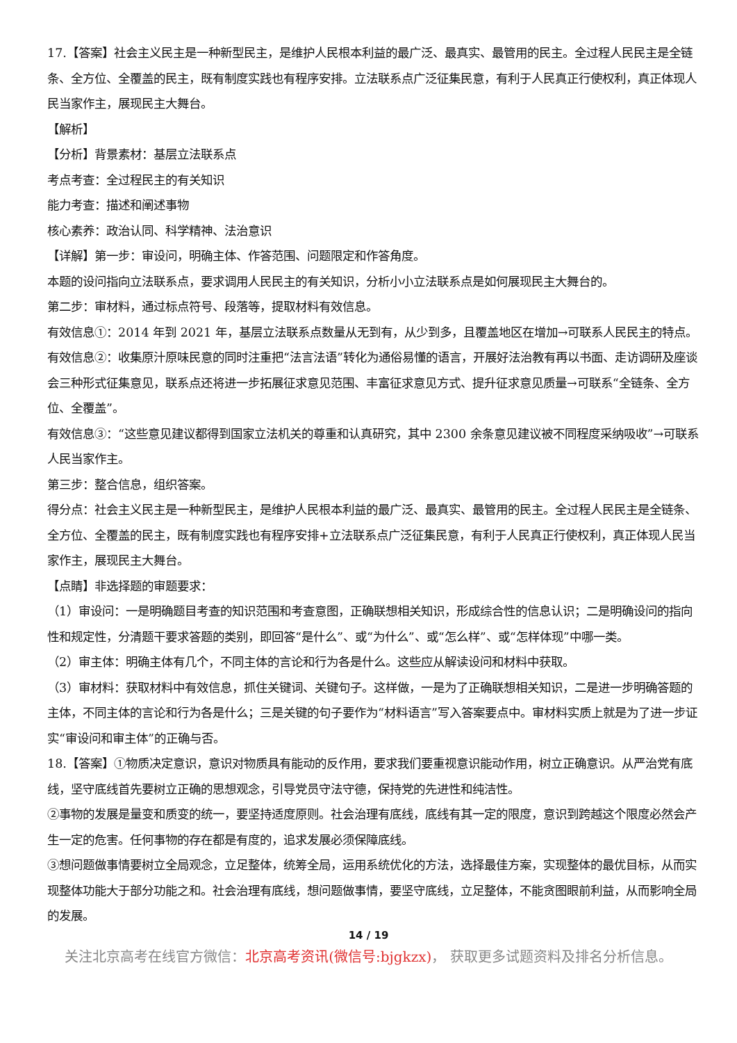17.【答案】社会主义民主是一种新型民主，是维护人民根本利益的最广泛、最真实、最管用的民主。全过程人民民主是全链条、全方位、全覆盖的民主，既有制度实践也有程序安排。立法联系点广泛征集民意，有利于人民真正行使权利，真正体现人民当家作主，展现民主大舞台。
【解析】
【分析】背景素材：基层立法联系点
考点考查：全过程民主的有关知识
能力考查：描述和阐述事物
核心素养：政治认同、科学精神、法治意识
【详解】第一步：审设问，明确主体、作答范围、问题限定和作答角度。
本题的设问指向立法联系点，要求调用人民民主的有关知识，分析小小立法联系点是如何展现民主大舞台的。
第二步：审材料，通过标点符号、段落等，提取材料有效信息。
有效信息①：2014 年到 2021 年，基层立法联系点数量从无到有，从少到多，且覆盖地区在增加→可联系人民民主的特点。
有效信息②：收集原汁原味民意的同时注重把“法言法语”转化为通俗易懂的语言，开展好法治教有再以书面、走访调研及座谈会三种形式征集意见，联系点还将进一步拓展征求意见范围、丰富征求意见方式、提升征求意见质量→可联系“全链条、全方位、全覆盖”。
有效信息③：“这些意见建议都得到国家立法机关的尊重和认真研究，其中 2300 余条意见建议被不同程度采纳吸收”→可联系人民当家作主。
第三步：整合信息，组织答案。
得分点：社会主义民主是一种新型民主，是维护人民根本利益的最广泛、最真实、最管用的民主。全过程人民民主是全链条、全方位、全覆盖的民主，既有制度实践也有程序安排+立法联系点广泛征集民意，有利于人民真正行使权利，真正体现人民当家作主，展现民主大舞台。
【点睛】非选择题的审题要求：
（1）审设问：一是明确题目考查的知识范围和考查意图，正确联想相关知识，形成综合性的信息认识；二是明确设问的指向性和规定性，分清题干要求答题的类别，即回答“是什么”、或“为什么”、或“怎么样”、或“怎样体现”中哪一类。
（2）审主体：明确主体有几个，不同主体的言论和行为各是什么。这些应从解读设问和材料中获取。
（3）审材料：获取材料中有效信息，抓住关键词、关键句子。这样做，一是为了正确联想相关知识，二是进一步明确答题的主体，不同主体的言论和行为各是什么；三是关键的句子要作为“材料语言”写入答案要点中。审材料实质上就是为了进一步证实“审设问和审主体”的正确与否。
18.【答案】①物质决定意识，意识对物质具有能动的反作用，要求我们要重视意识能动作用，树立正确意识。从严治党有底线，坚守底线首先要树立正确的思想观念，引导党员守法守德，保持党的先进性和纯洁性。
②事物的发展是量变和质变的统一，要坚持适度原则。社会治理有底线，底线有其一定的限度，意识到跨越这个限度必然会产生一定的危害。任何事物的存在都是有度的，追求发展必须保障底线。
③想问题做事情要树立全局观念，立足整体，统筹全局，运用系统优化的方法，选择最佳方案，实现整体的最优目标，从而实现整体功能大于部分功能之和。社会治理有底线，想问题做事情，要坚守底线，立足整体，不能贪图眼前利益，从而影响全局的发展。
14 / 19
关注北京高考在线官方微信：北京高考资讯(微信号:bjgkzx)， 获取更多试题资料及排名分析信息。